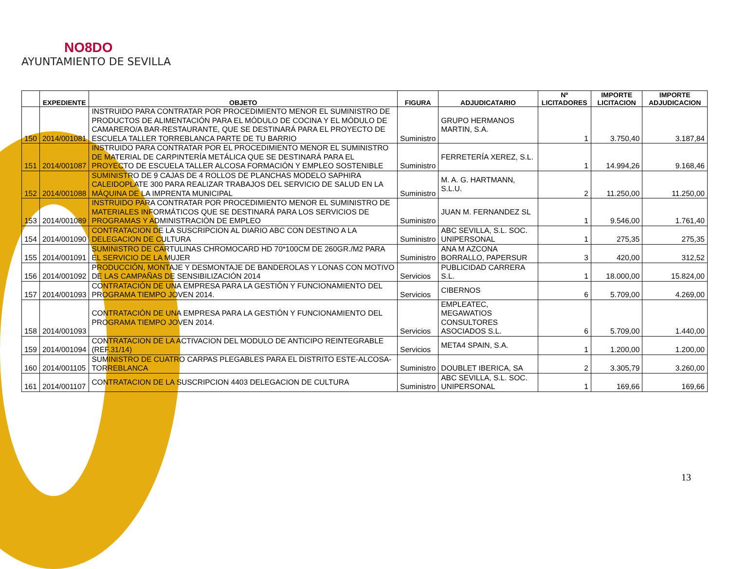NO8DO
AYUNTAMIENTO DE SEVILLA
| | EXPEDIENTE | OBJETO | FIGURA | ADJUDICATARIO | Nº LICITADORES | IMPORTE LICITACION | IMPORTE ADJUDICACION |
| --- | --- | --- | --- | --- | --- | --- | --- |
| 150 | 2014/001081 | INSTRUIDO PARA CONTRATAR POR PROCEDIMIENTO MENOR EL SUMINISTRO DE PRODUCTOS DE ALIMENTACIÓN PARA EL MÓDULO DE COCINA Y EL MÓDULO DE CAMARERO/A BAR-RESTAURANTE, QUE SE DESTINARÁ PARA EL PROYECTO DE ESCUELA TALLER TORREBLANCA PARTE DE TU BARRIO | Suministro | GRUPO HERMANOS MARTIN, S.A. | 1 | 3.750,40 | 3.187,84 |
| 151 | 2014/001087 | INSTRUIDO PARA CONTRATAR POR EL PROCEDIMIENTO MENOR EL SUMINISTRO DE MATERIAL DE CARPINTERÍA METÁLICA QUE SE DESTINARÁ PARA EL PROYECTO DE ESCUELA TALLER ALCOSA FORMACIÓN Y EMPLEO SOSTENIBLE | Suministro | FERRETERÍA XEREZ, S.L. | 1 | 14.994,26 | 9.168,46 |
| 152 | 2014/001088 | SUMINISTRO DE 9 CAJAS DE 4 ROLLOS DE PLANCHAS MODELO SAPHIRA CALEIDOPLATE 300 PARA REALIZAR TRABAJOS DEL SERVICIO DE SALUD EN LA MÁQUINA DE LA IMPRENTA MUNICIPAL | Suministro | M. A. G. HARTMANN, S.L.U. | 2 | 11.250,00 | 11.250,00 |
| 153 | 2014/001089 | INSTRUIDO PARA CONTRATAR POR PROCEDIMIENTO MENOR EL SUMINISTRO DE MATERIALES INFORMÁTICOS QUE SE DESTINARÁ PARA LOS SERVICIOS DE PROGRAMAS Y ADMINISTRACIÓN DE EMPLEO | Suministro | JUAN M. FERNANDEZ SL | 1 | 9.546,00 | 1.761,40 |
| 154 | 2014/001090 | CONTRATACION DE LA SUSCRIPCION AL DIARIO ABC CON DESTINO A LA DELEGACION DE CULTURA | Suministro | ABC SEVILLA, S.L. SOC. UNIPERSONAL | 1 | 275,35 | 275,35 |
| 155 | 2014/001091 | SUMINISTRO DE CARTULINAS CHROMOCARD HD 70*100CM DE 260GR./M2 PARA EL SERVICIO DE LA MUJER | Suministro | ANA M AZCONA BORRALLO, PAPERSUR | 3 | 420,00 | 312,52 |
| 156 | 2014/001092 | PRODUCCIÓN, MONTAJE Y DESMONTAJE DE BANDEROLAS Y LONAS CON MOTIVO DE LAS CAMPAÑAS DE SENSIBILIZACIÓN 2014 | Servicios | PUBLICIDAD CARRERA S.L. | 1 | 18.000,00 | 15.824,00 |
| 157 | 2014/001093 | CONTRATACIÓN DE UNA EMPRESA PARA LA GESTIÓN Y FUNCIONAMIENTO DEL PROGRAMA TIEMPO JOVEN 2014. | Servicios | CIBERNOS | 6 | 5.709,00 | 4.269,00 |
| 158 | 2014/001093 | CONTRATACIÓN DE UNA EMPRESA PARA LA GESTIÓN Y FUNCIONAMIENTO DEL PROGRAMA TIEMPO JOVEN 2014. | Servicios | EMPLEATEC, MEGAWATIOS CONSULTORES ASOCIADOS S.L. | 6 | 5.709,00 | 1.440,00 |
| 159 | 2014/001094 | CONTRATACION DE LA ACTIVACION DEL MODULO DE ANTICIPO REINTEGRABLE (REF.31/14) | Servicios | META4 SPAIN, S.A. | 1 | 1.200,00 | 1.200,00 |
| 160 | 2014/001105 | SUMINISTRO DE CUATRO CARPAS PLEGABLES PARA EL DISTRITO ESTE-ALCOSA-TORREBLANCA | Suministro | DOUBLET IBERICA, SA | 2 | 3.305,79 | 3.260,00 |
| 161 | 2014/001107 | CONTRATACION DE LA SUSCRIPCION 4403 DELEGACION DE CULTURA | Suministro | ABC SEVILLA, S.L. SOC. UNIPERSONAL | 1 | 169,66 | 169,66 |
13